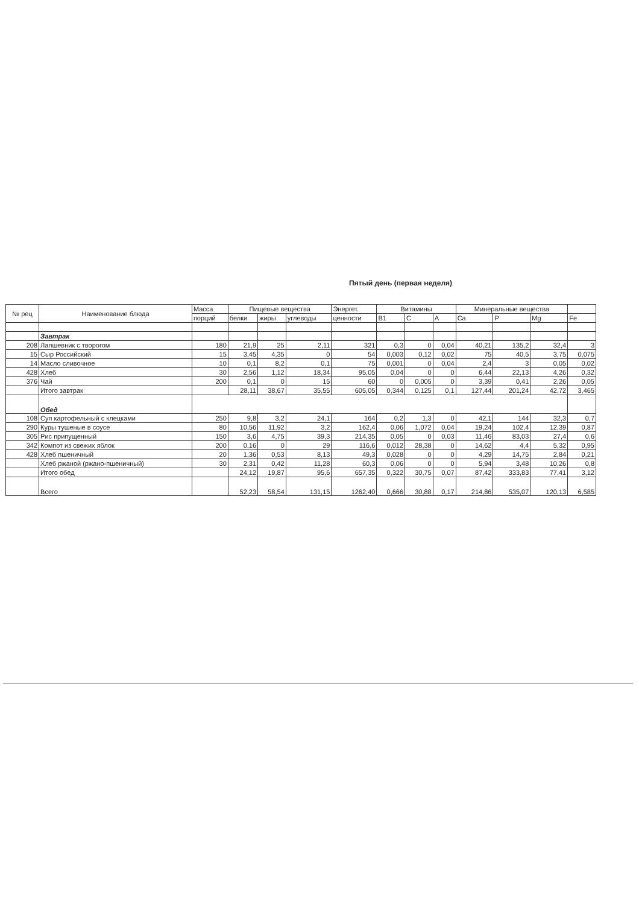Пятый день (первая неделя)
| № рец | Наименование блюда | Масса | Пищевые вещества | | | Энергет. | Витамины | | | Минеральные вещества | | | |
| --- | --- | --- | --- | --- | --- | --- | --- | --- | --- | --- | --- | --- | --- |
| | | порций | белки | жиры | углеводы | ценности | B1 | C | A | Ca | P | Mg | Fe |
| | Завтрак | | | | | | | | | | | | |
| 208 | Лапшевник с творогом | 180 | 21,9 | 25 | 2,11 | 321 | 0,3 | 0 | 0,04 | 40,21 | 135,2 | 32,4 | 3 |
| 15 | Сыр Российский | 15 | 3,45 | 4,35 | 0 | 54 | 0,003 | 0,12 | 0,02 | 75 | 40,5 | 3,75 | 0,075 |
| 14 | Масло сливочное | 10 | 0,1 | 8,2 | 0,1 | 75 | 0,001 | 0 | 0,04 | 2,4 | 3 | 0,05 | 0,02 |
| 428 | Хлеб | 30 | 2,56 | 1,12 | 18,34 | 95,05 | 0,04 | 0 | 0 | 6,44 | 22,13 | 4,26 | 0,32 |
| 376 | Чай | 200 | 0,1 | 0 | 15 | 60 | 0 | 0,005 | 0 | 3,39 | 0,41 | 2,26 | 0,05 |
| | Итого завтрак | | 28,11 | 38,67 | 35,55 | 605,05 | 0,344 | 0,125 | 0,1 | 127,44 | 201,24 | 42,72 | 3,465 |
| | Обед | | | | | | | | | | | | |
| 108 | Суп картофельный с клецками | 250 | 9,8 | 3,2 | 24,1 | 164 | 0,2 | 1,3 | 0 | 42,1 | 144 | 32,3 | 0,7 |
| 290 | Куры тушеные в соусе | 80 | 10,56 | 11,92 | 3,2 | 162,4 | 0,06 | 1,072 | 0,04 | 19,24 | 102,4 | 12,39 | 0,87 |
| 305 | Рис припущенный | 150 | 3,6 | 4,75 | 39,3 | 214,35 | 0,05 | 0 | 0,03 | 11,46 | 83,03 | 27,4 | 0,6 |
| 342 | Компот из свежих яблок | 200 | 0,16 | 0 | 29 | 116,6 | 0,012 | 28,38 | 0 | 14,62 | 4,4 | 5,32 | 0,95 |
| 428 | Хлеб пшеничный | 20 | 1,36 | 0,53 | 8,13 | 49,3 | 0,028 | 0 | 0 | 4,29 | 14,75 | 2,84 | 0,21 |
| | Хлеб ржаной (ржано-пшеничный) | 30 | 2,31 | 0,42 | 11,28 | 60,3 | 0,06 | 0 | 0 | 5,94 | 3,48 | 10,26 | 0,8 |
| | Итого обед | | 24,12 | 19,87 | 95,6 | 657,35 | 0,322 | 30,75 | 0,07 | 87,42 | 333,83 | 77,41 | 3,12 |
| | Всего | | 52,23 | 58,54 | 131,15 | 1262,40 | 0,666 | 30,88 | 0,17 | 214,86 | 535,07 | 120,13 | 6,585 |